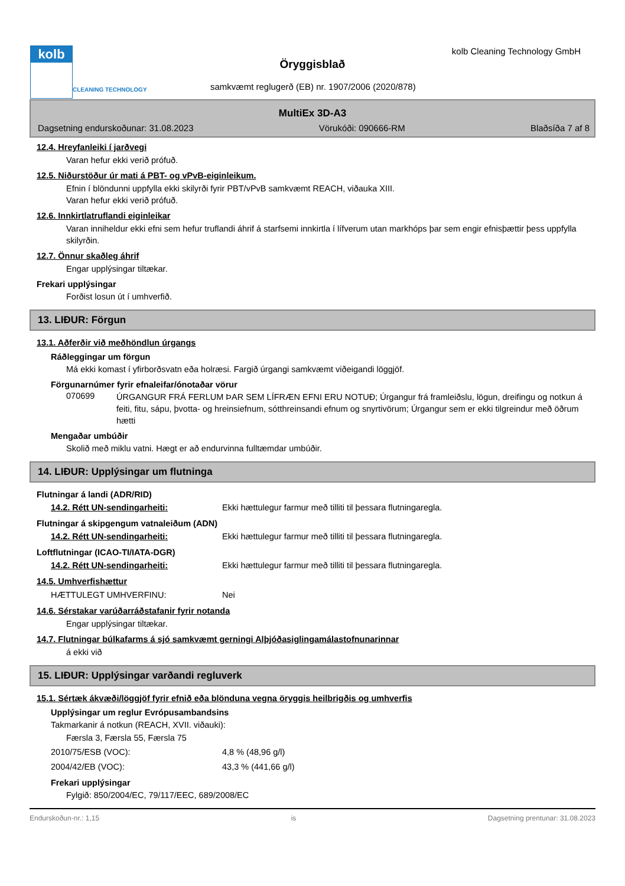kolb
CLEANING TECHNOLOGY
kolb Cleaning Technology GmbH
Öryggisblað
samkvæmt reglugerð (EB) nr. 1907/2006 (2020/878)
MultiEx 3D-A3
Dagsetning endurskoðunar: 31.08.2023 Vörukóði: 090666-RM Blaðsíða 7 af 8
12.4. Hreyfanleiki í jarðvegi
Varan hefur ekki verið prófuð.
12.5. Niðurstöður úr mati á PBT- og vPvB-eiginleikum.
Efnin í blöndunni uppfylla ekki skilyrði fyrir PBT/vPvB samkvæmt REACH, viðauka XIII.
Varan hefur ekki verið prófuð.
12.6. Innkirtlatruflandi eiginleikar
Varan inniheldur ekki efni sem hefur truflandi áhrif á starfsemi innkirtla í lífverum utan markhóps þar sem engir efnisþættir þess uppfylla skilyrðin.
12.7. Önnur skaðleg áhrif
Engar upplýsingar tiltækar.
Frekari upplýsingar
Forðist losun út í umhverfið.
13. LIÐUR: Förgun
13.1. Aðferðir við meðhöndlun úrgangs
Ráðleggingar um förgun
Má ekki komast í yfirborðsvatn eða holræsi. Fargið úrgangi samkvæmt viðeigandi löggjöf.
Förgunarnúmer fyrir efnaleifar/ónotaðar vörur
070699
ÚRGANGUR FRÁ FERLUM ÞAR SEM LÍFRÆN EFNI ERU NOTUÐ; Úrgangur frá framleiðslu, lögun, dreifingu og notkun á feiti, fitu, sápu, þvotta- og hreinsiefnum, sótthreinsandi efnum og snyrtivörum; Úrgangur sem er ekki tilgreindur með öðrum hætti
Mengaðar umbúðir
Skolið með miklu vatni. Hægt er að endurvinna fulltæmdar umbúðir.
14. LIÐUR: Upplýsingar um flutninga
Flutningar á landi (ADR/RID)
14.2. Rétt UN-sendingarheiti: Ekki hættulegur farmur með tilliti til þessara flutningaregla.
Flutningar á skipgengum vatnaleiðum (ADN)
14.2. Rétt UN-sendingarheiti: Ekki hættulegur farmur með tilliti til þessara flutningaregla.
Loftflutningar (ICAO-TI/IATA-DGR)
14.2. Rétt UN-sendingarheiti: Ekki hættulegur farmur með tilliti til þessara flutningaregla.
14.5. Umhverfishættur
HÆTTULEGT UMHVERFINU: Nei
14.6. Sérstakar varúðarráðstafanir fyrir notanda
Engar upplýsingar tiltækar.
14.7. Flutningar búlkafarms á sjó samkvæmt gerningi Alþjóðasiglingamálastofnunarinnar
á ekki við
15. LIÐUR: Upplýsingar varðandi regluverk
15.1. Sértæk ákvæði/löggjöf fyrir efnið eða blönduna vegna öryggis heilbrigðis og umhverfis
Upplýsingar um reglur Evrópusambandsins
Takmarkanir á notkun (REACH, XVII. viðauki):
Færsla 3, Færsla 55, Færsla 75
2010/75/ESB (VOC): 4,8 % (48,96 g/l)
2004/42/EB (VOC): 43,3 % (441,66 g/l)
Frekari upplýsingar
Fylgið: 850/2004/EC, 79/117/EEC, 689/2008/EC
Endurskoðun-nr.: 1,15 is Dagsetning prentunar: 31.08.2023